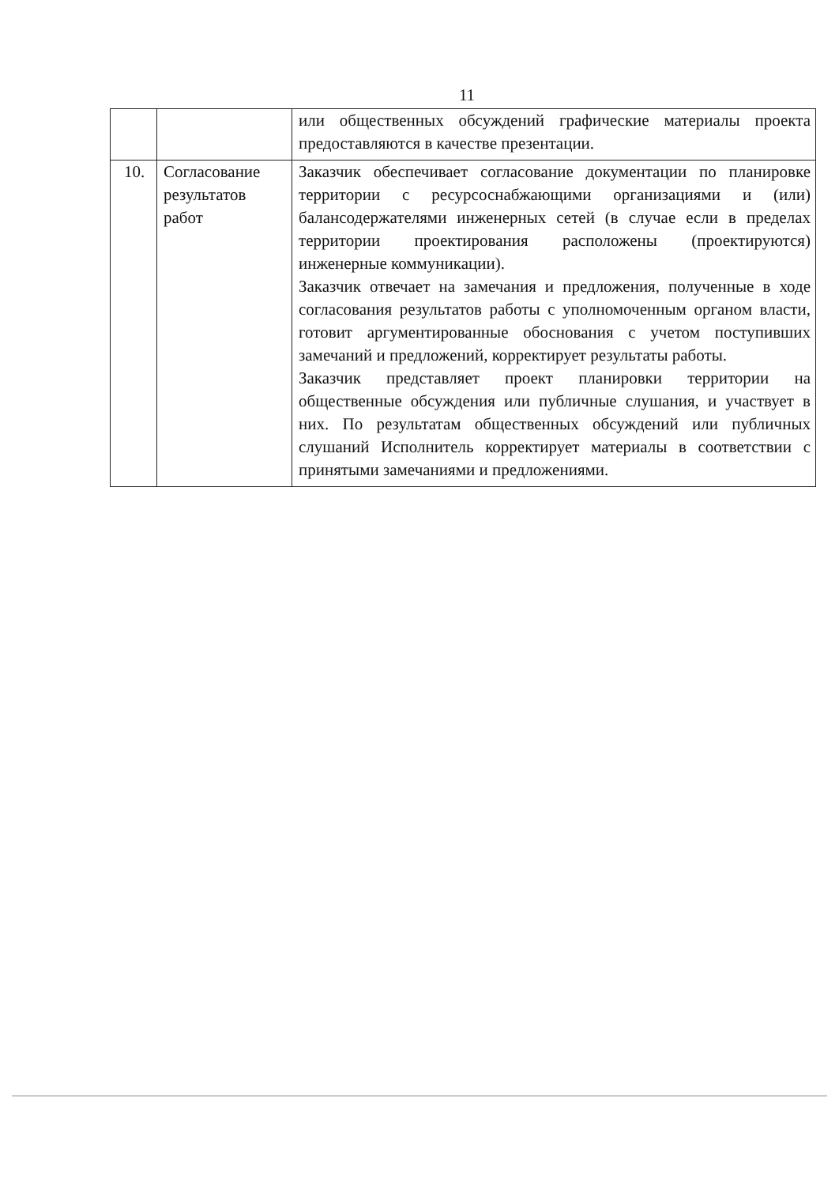11
| | | или общественных обсуждений графические материалы проекта предоставляются в качестве презентации. |
| 10. | Согласование результатов работ | Заказчик обеспечивает согласование документации по планировке территории с ресурсоснабжающими организациями и (или) балансодержателями инженерных сетей (в случае если в пределах территории проектирования расположены (проектируются) инженерные коммуникации). Заказчик отвечает на замечания и предложения, полученные в ходе согласования результатов работы с уполномоченным органом власти, готовит аргументированные обоснования с учетом поступивших замечаний и предложений, корректирует результаты работы. Заказчик представляет проект планировки территории на общественные обсуждения или публичные слушания, и участвует в них. По результатам общественных обсуждений или публичных слушаний Исполнитель корректирует материалы в соответствии с принятыми замечаниями и предложениями. |